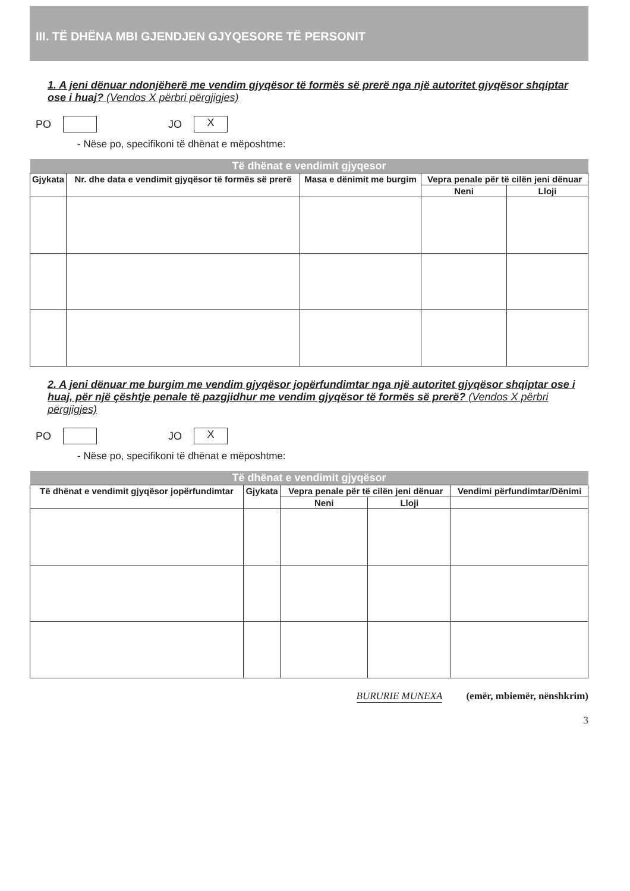III. TË DHËNA MBI GJENDJEN GJYQESORE TË PERSONIT
1. A jeni dënuar ndonjëherë me vendim gjyqësor të formës së prerë nga një autoritet gjyqësor shqiptar ose i huaj? (Vendos X përbri përgjigjes)
PO JO X
- Nëse po, specifikoni të dhënat e mëposhtme:
| Të dhënat e vendimit gjyqesor | | | | |
| --- | --- | --- | --- | --- |
| Gjykata | Nr. dhe data e vendimit gjyqësor të formës së prerë | Masa e dënimit me burgim | Vepra penale për të cilën jeni dënuar | |
| | | | Neni | Lloji |
2. A jeni dënuar me burgim me vendim gjyqësor jopërfundimtar nga një autoritet gjyqësor shqiptar ose i huaj, për një çështje penale të pazgjidhur me vendim gjyqësor të formës së prerë? (Vendos X përbri përgjigjes)
PO JO X
- Nëse po, specifikoni të dhënat e mëposhtme:
| Të dhënat e vendimit gjyqësor | | | | |
| --- | --- | --- | --- | --- |
| Të dhënat e vendimit gjyqësor jopërfundimtar | Gjykata | Vepra penale për të cilën jeni dënuar | | Vendimi përfundimtar/Dënimi |
| | | Neni | Lloji | |
BURURIE MUNEXA (emër, mbiemër, nënshkrim)
3